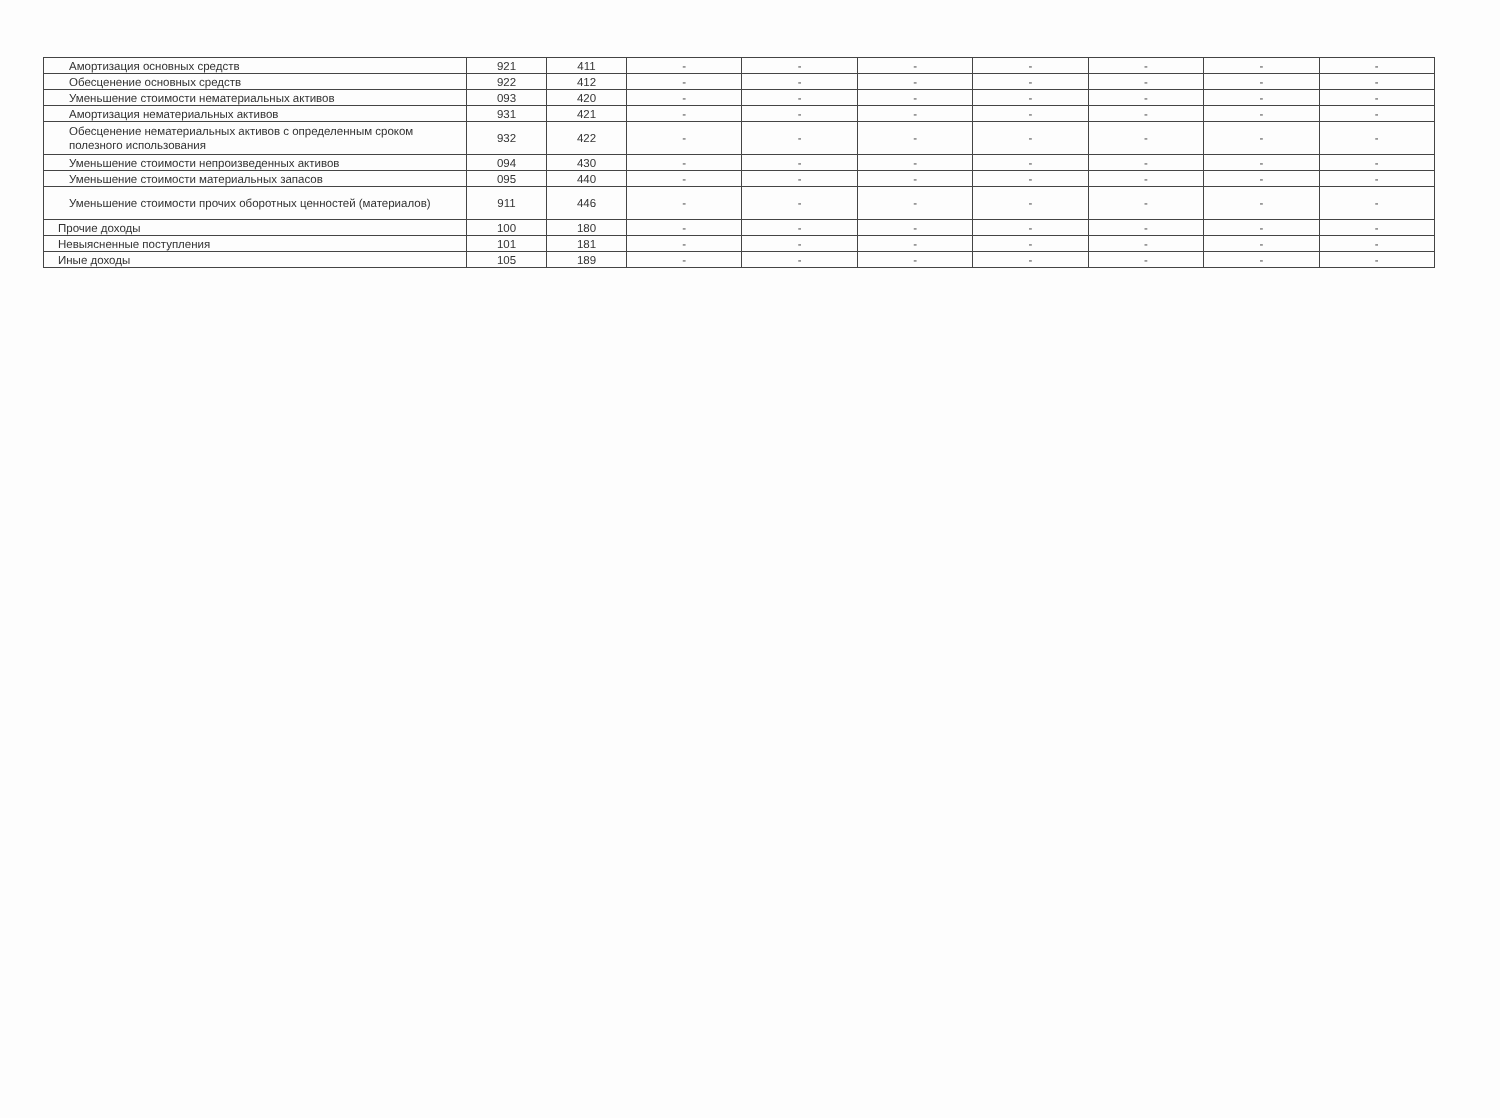| Амортизация основных средств | 921 | 411 | - | - | - | - | - | - | - |
| Обесценение основных средств | 922 | 412 | - | - | - | - | - | - | - |
| Уменьшение стоимости нематериальных активов | 093 | 420 | - | - | - | - | - | - | - |
| Амортизация нематериальных активов | 931 | 421 | - | - | - | - | - | - | - |
| Обесценение нематериальных активов с определенным сроком полезного использования | 932 | 422 | - | - | - | - | - | - | - |
| Уменьшение стоимости непроизведенных активов | 094 | 430 | - | - | - | - | - | - | - |
| Уменьшение стоимости материальных запасов | 095 | 440 | - | - | - | - | - | - | - |
| Уменьшение стоимости прочих оборотных ценностей (материалов) | 911 | 446 | - | - | - | - | - | - | - |
| Прочие доходы | 100 | 180 | - | - | - | - | - | - | - |
| Невыясненные поступления | 101 | 181 | - | - | - | - | - | - | - |
| Иные доходы | 105 | 189 | - | - | - | - | - | - | - |